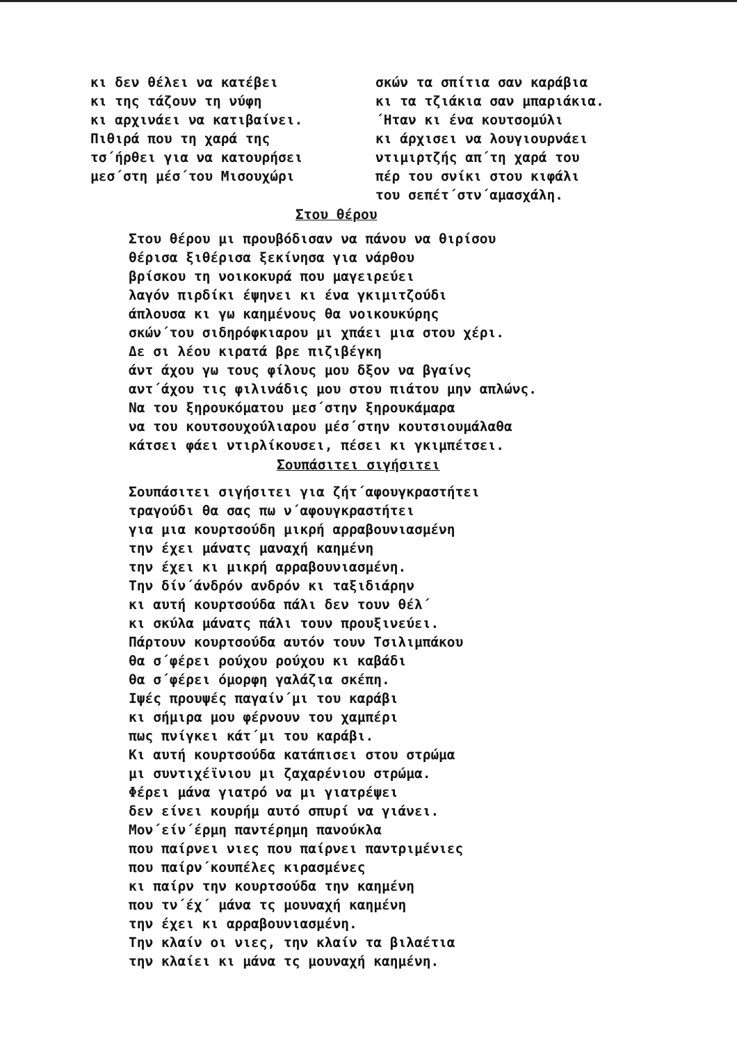κι δεν θέλει να κατέβει
κι της τάζουν τη νύφη
κι αρχινάει να κατιβαίνει.
Πιθιρά που τη χαρά της
τσ΄ήρθει για να κατουρήσει
μεσ΄στη μέσ΄του Μισουχώρι
σκών τα σπίτια σαν καράβια
κι τα τζιάκια σαν μπαριάκια.
΄Ηταν κι ένα κουτσομύλι
κι άρχισει να λουγιουρνάει
ντιμιρτζής απ΄τη χαρά του
πέρ του σνίκι στου κιφάλι
του σεπέτ΄στν΄αμασχάλη.
Στου θέρου
Στου θέρου μι πρoυβόδισαν να πάνου να θιρίσου
θέρισα ξιθέρισα ξεκίνησα για νάρθου
βρίσκου τη νοικοκυρά που μαγειρεύει
λαγόν πιρδίκι έψηνει κι ένα γκιμιτζούδι
άπλουσα κι γω καημένους θα νοικουκύρης
σκών΄του σιδηρόφκιαρου μι χπάει μια στου χέρι.
Δε σι λέου κιρατά βρε πιζιβέγκη
άντ άχου γω τους φίλους μου δξον να βγαίνς
αντ΄άχου τις φιλινάδις μου στου πιάτου μην απλώνς.
Να του ξηρουκόματου μεσ΄στην ξηρουκάμαρα
να του κουτσουχούλιαρου μέσ΄στην κουτσιουμάλαθα
κάτσει φάει ντιρλίκουσει, πέσει κι γκιμπέτσει.
Σουπάσιτει σιγήσιτει
Σουπάσιτει σιγήσιτει για ζήτ΄αφουγκραστήτει
τραγούδι θα σας πω ν΄αφουγκραστήτει
για μια κουρτσούδη μικρή αρραβουνιασμένη
την έχει μάνατς μαναχή καημένη
την έχει κι μικρή αρραβουνιασμένη.
Την δίν΄άνδρόν ανδρόν κι ταξιδιάρην
κι αυτή κουρτσούδα πάλι δεν τουν θέλ΄
κι σκύλα μάνατς πάλι τουν προυξινεύει.
Πάρτουν κουρτσούδα αυτόν τουν Τσιλιμπάκου
θα σ΄φέρει ρούχου ρούχου κι καβάδι
θα σ΄φέρει όμορφη γαλάζια σκέπη.
Ιψές προυψές παγαίν΄μι του καράβι
κι σήμιρα μου φέρνουν του χαμπέρι
πως πνίγκει κάτ΄μι του καράβι.
Κι αυτή κουρτσούδα κατάπισει στου στρώμα
μι συντιχέϊνιου μι ζαχαρένιου στρώμα.
Φέρει μάνα γιατρό να μι γιατρέψει
δεν είνει κουρήμ αυτό σπυρί να γιάνει.
Μον΄είν΄έρμη παντέρημη πανούκλα
που παίρνει νιες που παίρνει παντριμένιες
που παίρν΄κουπέλες κιρασμένες
κι παίρν την κουρτσούδα την καημένη
που τν΄έχ΄ μάνα τς μουναχή καημένη
την έχει κι αρραβουνιασμένη.
Την κλαίν οι νιες, την κλαίν τα βιλαέτια
την κλαίει κι μάνα τς μουναχή καημένη.